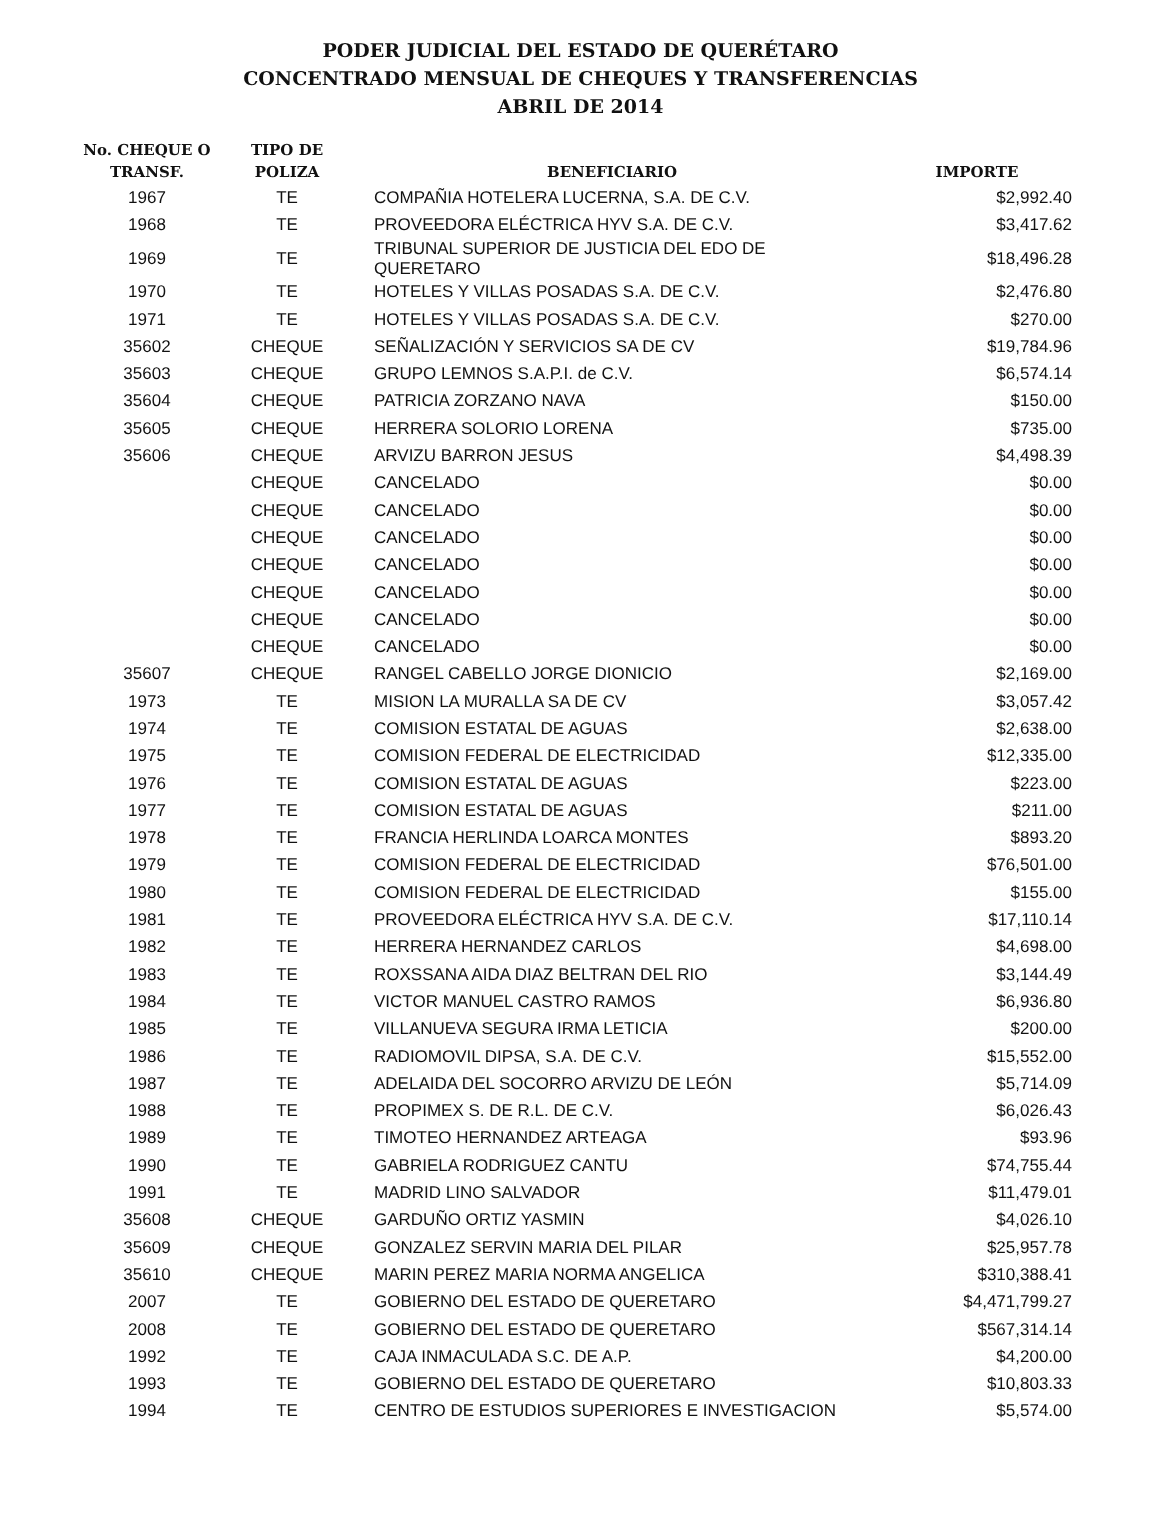PODER JUDICIAL DEL ESTADO DE QUERÉTARO
CONCENTRADO MENSUAL DE CHEQUES Y TRANSFERENCIAS
ABRIL DE 2014
| No. CHEQUE O TRANSF. | TIPO DE POLIZA | BENEFICIARIO | IMPORTE |
| --- | --- | --- | --- |
| 1967 | TE | COMPAÑIA HOTELERA LUCERNA, S.A. DE C.V. | $2,992.40 |
| 1968 | TE | PROVEEDORA ELÉCTRICA HYV S.A. DE C.V. | $3,417.62 |
| 1969 | TE | TRIBUNAL SUPERIOR DE JUSTICIA DEL EDO DE QUERETARO | $18,496.28 |
| 1970 | TE | HOTELES Y VILLAS POSADAS S.A. DE C.V. | $2,476.80 |
| 1971 | TE | HOTELES Y VILLAS POSADAS S.A. DE C.V. | $270.00 |
| 35602 | CHEQUE | SEÑALIZACIÓN Y SERVICIOS SA DE CV | $19,784.96 |
| 35603 | CHEQUE | GRUPO LEMNOS S.A.P.I. de C.V. | $6,574.14 |
| 35604 | CHEQUE | PATRICIA ZORZANO NAVA | $150.00 |
| 35605 | CHEQUE | HERRERA SOLORIO LORENA | $735.00 |
| 35606 | CHEQUE | ARVIZU BARRON JESUS | $4,498.39 |
| | CHEQUE | CANCELADO | $0.00 |
| | CHEQUE | CANCELADO | $0.00 |
| | CHEQUE | CANCELADO | $0.00 |
| | CHEQUE | CANCELADO | $0.00 |
| | CHEQUE | CANCELADO | $0.00 |
| | CHEQUE | CANCELADO | $0.00 |
| | CHEQUE | CANCELADO | $0.00 |
| 35607 | CHEQUE | RANGEL CABELLO JORGE DIONICIO | $2,169.00 |
| 1973 | TE | MISION LA MURALLA SA DE CV | $3,057.42 |
| 1974 | TE | COMISION ESTATAL DE AGUAS | $2,638.00 |
| 1975 | TE | COMISION FEDERAL DE ELECTRICIDAD | $12,335.00 |
| 1976 | TE | COMISION ESTATAL DE AGUAS | $223.00 |
| 1977 | TE | COMISION ESTATAL DE AGUAS | $211.00 |
| 1978 | TE | FRANCIA HERLINDA LOARCA MONTES | $893.20 |
| 1979 | TE | COMISION FEDERAL DE ELECTRICIDAD | $76,501.00 |
| 1980 | TE | COMISION FEDERAL DE ELECTRICIDAD | $155.00 |
| 1981 | TE | PROVEEDORA ELÉCTRICA HYV S.A. DE C.V. | $17,110.14 |
| 1982 | TE | HERRERA HERNANDEZ CARLOS | $4,698.00 |
| 1983 | TE | ROXSSANA AIDA DIAZ BELTRAN DEL RIO | $3,144.49 |
| 1984 | TE | VICTOR MANUEL CASTRO RAMOS | $6,936.80 |
| 1985 | TE | VILLANUEVA SEGURA IRMA LETICIA | $200.00 |
| 1986 | TE | RADIOMOVIL DIPSA, S.A. DE C.V. | $15,552.00 |
| 1987 | TE | ADELAIDA DEL SOCORRO ARVIZU DE LEÓN | $5,714.09 |
| 1988 | TE | PROPIMEX S. DE R.L. DE C.V. | $6,026.43 |
| 1989 | TE | TIMOTEO HERNANDEZ ARTEAGA | $93.96 |
| 1990 | TE | GABRIELA RODRIGUEZ CANTU | $74,755.44 |
| 1991 | TE | MADRID LINO SALVADOR | $11,479.01 |
| 35608 | CHEQUE | GARDUÑO ORTIZ YASMIN | $4,026.10 |
| 35609 | CHEQUE | GONZALEZ SERVIN MARIA DEL PILAR | $25,957.78 |
| 35610 | CHEQUE | MARIN PEREZ MARIA NORMA ANGELICA | $310,388.41 |
| 2007 | TE | GOBIERNO DEL ESTADO DE QUERETARO | $4,471,799.27 |
| 2008 | TE | GOBIERNO DEL ESTADO DE QUERETARO | $567,314.14 |
| 1992 | TE | CAJA INMACULADA S.C. DE A.P. | $4,200.00 |
| 1993 | TE | GOBIERNO DEL ESTADO DE QUERETARO | $10,803.33 |
| 1994 | TE | CENTRO DE ESTUDIOS SUPERIORES E INVESTIGACION | $5,574.00 |